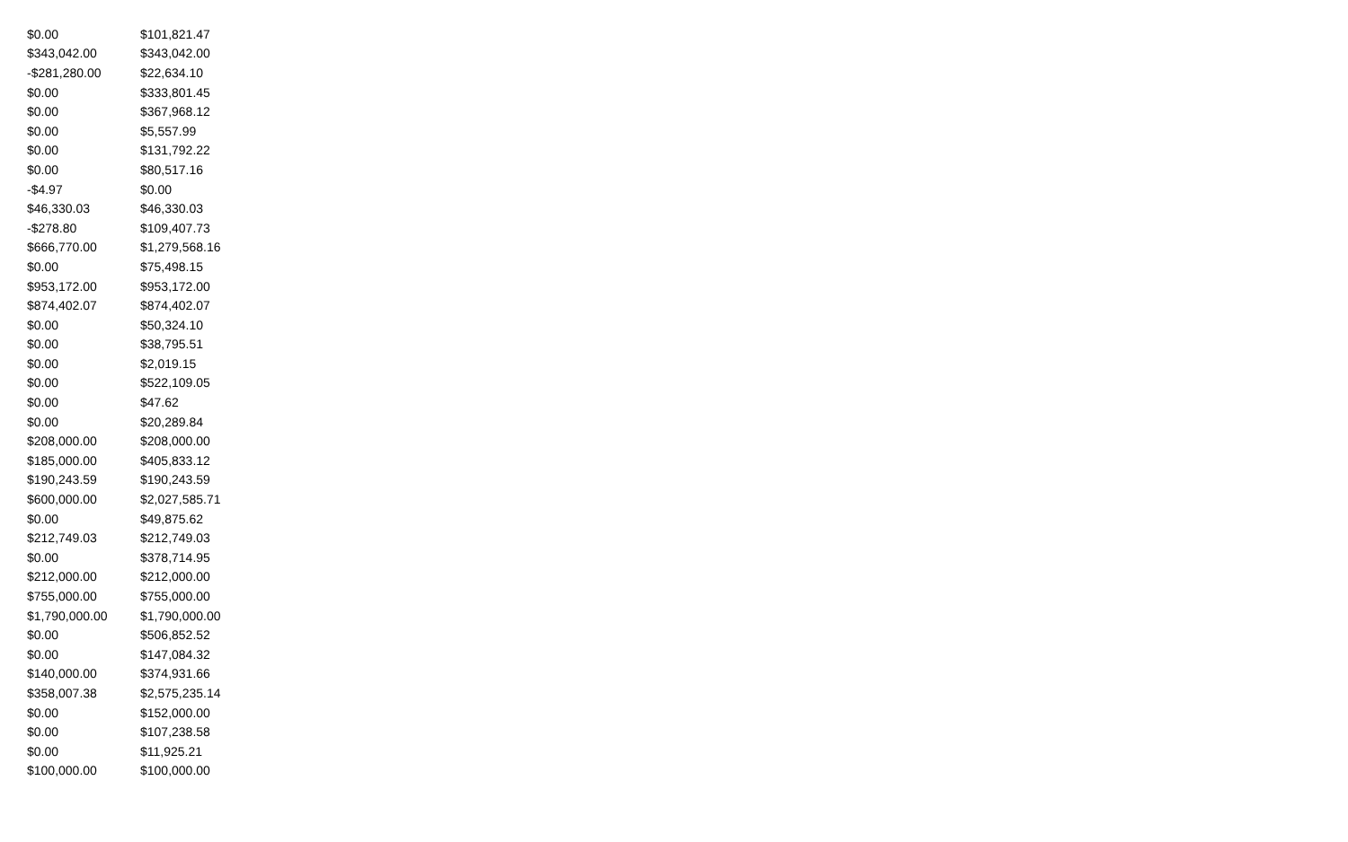| $0.00 | $101,821.47 |
| $343,042.00 | $343,042.00 |
| -$281,280.00 | $22,634.10 |
| $0.00 | $333,801.45 |
| $0.00 | $367,968.12 |
| $0.00 | $5,557.99 |
| $0.00 | $131,792.22 |
| $0.00 | $80,517.16 |
| -$4.97 | $0.00 |
| $46,330.03 | $46,330.03 |
| -$278.80 | $109,407.73 |
| $666,770.00 | $1,279,568.16 |
| $0.00 | $75,498.15 |
| $953,172.00 | $953,172.00 |
| $874,402.07 | $874,402.07 |
| $0.00 | $50,324.10 |
| $0.00 | $38,795.51 |
| $0.00 | $2,019.15 |
| $0.00 | $522,109.05 |
| $0.00 | $47.62 |
| $0.00 | $20,289.84 |
| $208,000.00 | $208,000.00 |
| $185,000.00 | $405,833.12 |
| $190,243.59 | $190,243.59 |
| $600,000.00 | $2,027,585.71 |
| $0.00 | $49,875.62 |
| $212,749.03 | $212,749.03 |
| $0.00 | $378,714.95 |
| $212,000.00 | $212,000.00 |
| $755,000.00 | $755,000.00 |
| $1,790,000.00 | $1,790,000.00 |
| $0.00 | $506,852.52 |
| $0.00 | $147,084.32 |
| $140,000.00 | $374,931.66 |
| $358,007.38 | $2,575,235.14 |
| $0.00 | $152,000.00 |
| $0.00 | $107,238.58 |
| $0.00 | $11,925.21 |
| $100,000.00 | $100,000.00 |